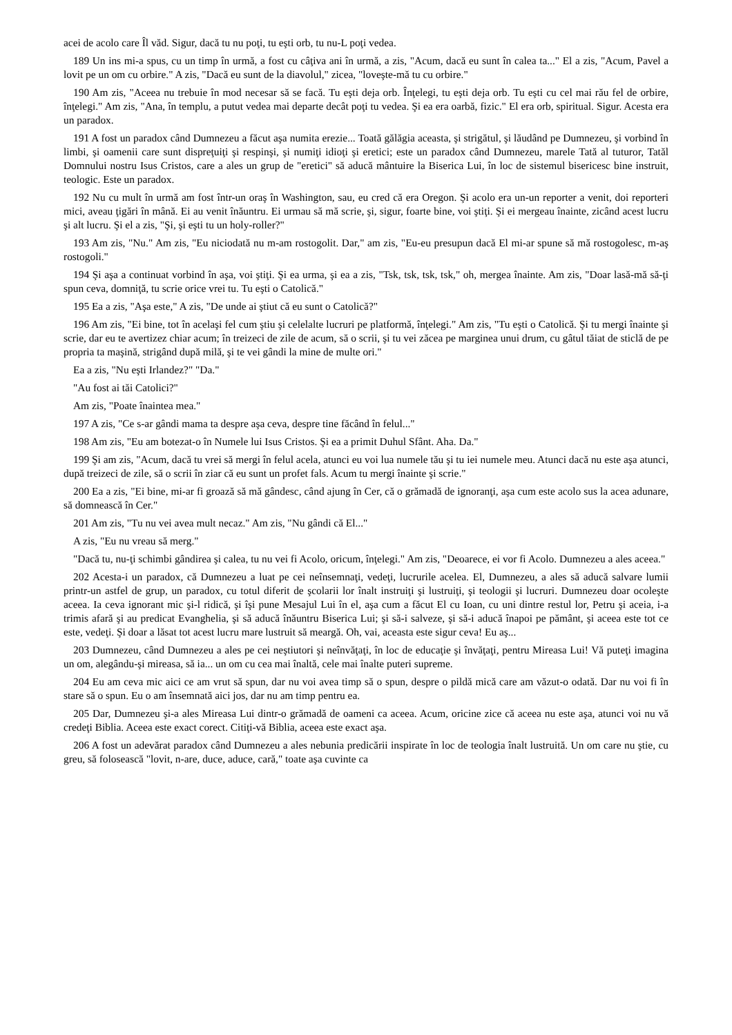acei de acolo care Îl văd. Sigur, dacă tu nu poţi, tu eşti orb, tu nu-L poţi vedea.
189 Un ins mi-a spus, cu un timp în urmă, a fost cu câţiva ani în urmă, a zis, "Acum, dacă eu sunt în calea ta..." El a zis, "Acum, Pavel a lovit pe un om cu orbire." A zis, "Dacă eu sunt de la diavolul," zicea, "loveşte-mă tu cu orbire."
190 Am zis, "Aceea nu trebuie în mod necesar să se facă. Tu eşti deja orb. Înţelegi, tu eşti deja orb. Tu eşti cu cel mai rău fel de orbire, înţelegi." Am zis, "Ana, în templu, a putut vedea mai departe decât poţi tu vedea. Şi ea era oarbă, fizic." El era orb, spiritual. Sigur. Acesta era un paradox.
191 A fost un paradox când Dumnezeu a făcut aşa numita erezie... Toată gălăgia aceasta, şi strigătul, şi lăudând pe Dumnezeu, şi vorbind în limbi, şi oamenii care sunt dispreţuiţi şi respinşi, şi numiţi idioţi şi eretici; este un paradox când Dumnezeu, marele Tată al tuturor, Tatăl Domnului nostru Isus Cristos, care a ales un grup de "eretici" să aducă mântuire la Biserica Lui, în loc de sistemul bisericesc bine instruit, teologic. Este un paradox.
192 Nu cu mult în urmă am fost într-un oraş în Washington, sau, eu cred că era Oregon. Şi acolo era un-un reporter a venit, doi reporteri mici, aveau ţigări în mână. Ei au venit înăuntru. Ei urmau să mă scrie, şi, sigur, foarte bine, voi ştiţi. Şi ei mergeau înainte, zicând acest lucru şi alt lucru. Şi el a zis, "Şi, şi eşti tu un holy-roller?"
193 Am zis, "Nu." Am zis, "Eu niciodată nu m-am rostogolit. Dar," am zis, "Eu-eu presupun dacă El mi-ar spune să mă rostogolesc, m-aş rostogoli."
194 Şi aşa a continuat vorbind în aşa, voi ştiţi. Şi ea urma, şi ea a zis, "Tsk, tsk, tsk, tsk," oh, mergea înainte. Am zis, "Doar lasă-mă să-ţi spun ceva, domniţă, tu scrie orice vrei tu. Tu eşti o Catolică."
195 Ea a zis, "Aşa este," A zis, "De unde ai ştiut că eu sunt o Catolică?"
196 Am zis, "Ei bine, tot în acelaşi fel cum ştiu şi celelalte lucruri pe platformă, înţelegi." Am zis, "Tu eşti o Catolică. Şi tu mergi înainte şi scrie, dar eu te avertizez chiar acum; în treizeci de zile de acum, să o scrii, şi tu vei zăcea pe marginea unui drum, cu gâtul tăiat de sticlă de pe propria ta maşină, strigând după milă, şi te vei gândi la mine de multe ori."
Ea a zis, "Nu eşti Irlandez?" "Da."
"Au fost ai tăi Catolici?"
Am zis, "Poate înaintea mea."
197 A zis, "Ce s-ar gândi mama ta despre aşa ceva, despre tine făcând în felul..."
198 Am zis, "Eu am botezat-o în Numele lui Isus Cristos. Şi ea a primit Duhul Sfânt. Aha. Da."
199 Şi am zis, "Acum, dacă tu vrei să mergi în felul acela, atunci eu voi lua numele tău şi tu iei numele meu. Atunci dacă nu este aşa atunci, după treizeci de zile, să o scrii în ziar că eu sunt un profet fals. Acum tu mergi înainte şi scrie."
200 Ea a zis, "Ei bine, mi-ar fi groază să mă gândesc, când ajung în Cer, că o grămadă de ignoranţi, aşa cum este acolo sus la acea adunare, să domnească în Cer."
201 Am zis, "Tu nu vei avea mult necaz." Am zis, "Nu gândi că El..."
A zis, "Eu nu vreau să merg."
"Dacă tu, nu-ţi schimbi gândirea şi calea, tu nu vei fi Acolo, oricum, înţelegi." Am zis, "Deoarece, ei vor fi Acolo. Dumnezeu a ales aceea."
202 Acesta-i un paradox, că Dumnezeu a luat pe cei neînsemnaţi, vedeţi, lucrurile acelea. El, Dumnezeu, a ales să aducă salvare lumii printr-un astfel de grup, un paradox, cu totul diferit de şcolarii lor înalt instruiţi şi lustruiţi, şi teologii şi lucruri. Dumnezeu doar ocoleşte aceea. Ia ceva ignorant mic şi-l ridică, şi îşi pune Mesajul Lui în el, aşa cum a făcut El cu Ioan, cu uni dintre restul lor, Petru şi aceia, i-a trimis afară şi au predicat Evanghelia, şi să aducă înăuntru Biserica Lui; şi să-i salveze, şi să-i aducă înapoi pe pământ, şi aceea este tot ce este, vedeţi. Şi doar a lăsat tot acest lucru mare lustruit să meargă. Oh, vai, aceasta este sigur ceva! Eu aş...
203 Dumnezeu, când Dumnezeu a ales pe cei neştiutori şi neînvăţaţi, în loc de educaţie şi învăţaţi, pentru Mireasa Lui! Vă puteţi imagina un om, alegându-şi mireasa, să ia... un om cu cea mai înaltă, cele mai înalte puteri supreme.
204 Eu am ceva mic aici ce am vrut să spun, dar nu voi avea timp să o spun, despre o pildă mică care am văzut-o odată. Dar nu voi fi în stare să o spun. Eu o am însemnată aici jos, dar nu am timp pentru ea.
205 Dar, Dumnezeu şi-a ales Mireasa Lui dintr-o grămadă de oameni ca aceea. Acum, oricine zice că aceea nu este aşa, atunci voi nu vă credeţi Biblia. Aceea este exact corect. Citiţi-vă Biblia, aceea este exact aşa.
206 A fost un adevărat paradox când Dumnezeu a ales nebunia predicării inspirate în loc de teologia înalt lustruită. Un om care nu ştie, cu greu, să folosească "lovit, n-are, duce, aduce, cară," toate aşa cuvinte ca